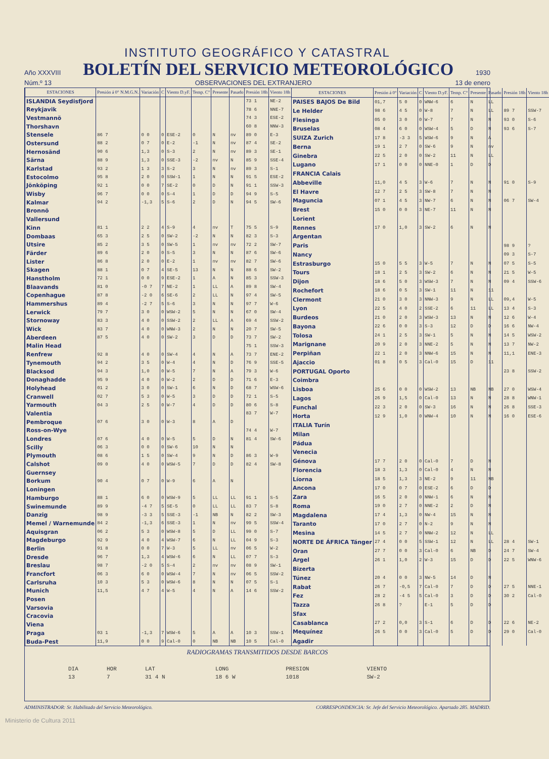INSTITUTO GEOGRÁFICO Y CATASTRAL
Año XXXVIII
BOLETÍN DEL SERVICIO METEOROLÓGICO
1930
Núm.º 13 OBSERVACIONES DEL EXTRANJERO 13 de enero
| ESTACIONES | Presión á 0° N.M.G.N. | Variación | C | Viento D.yF. | Temp. C° | Presente | Pasado | Presión 18h | Viento 18h |
| --- | --- | --- | --- | --- | --- | --- | --- | --- | --- |
| ISLANDIA Seydisfjord | | | | | | | | 73 1 | NE-2 |
| Reykjavik | | | | | | | | 78 6 | NNE-7 |
| Vestmannö | | | | | | | | 74 3 | ESE-2 |
| Thorshavn | | | | | | | | 60 8 | NNW-3 |
| Stensele | 86 7 | 0 0 | 0 | ESE-2 | 0 | N | nv | 89 0 | E-3 |
| Ostersund | 88 2 | 0 7 | 0 | E-2 | -1 | N | nv | 87 4 | SE-2 |
| Hernosänd | 90 6 | 1,3 | 0 | S-3 | 2 | N | nv | 89 3 | SE-1 |
| Särna | 88 9 | 1,3 | 0 | SSE-3 | -2 | nv | N | 85 9 | SSE-4 |
| Karlstad | 93 2 | 1 3 | 3 | S-2 | 3 | N | nv | 89 3 | S-1 |
| Estocolmo | 95 8 | 2 0 | 0 | SSW-1 | 1 | N | N | 91 5 | ESE-2 |
| Jönköping | 92 1 | 0 0 | 7 | SE-2 | 0 | D | N | 91 1 | SSW-3 |
| Wisby | 96 7 | 0 0 | 0 | S-4 | 1 | D | D | 94 9 | S-5 |
| Kalmar | 94 2 | -1,3 | 5 | S-6 | 2 | D | N | 94 5 | SW-6 |
| Bronnö | | | | | | | | | |
| Vallersund | | | | | | | | | |
| Kinn | 81 1 | 2 2 | 4 | S-9 | 4 | nv | T | 75 5 | S-9 |
| Dombaas | 65 3 | 2 5 | 0 | SW-2 | -2 | N | N | 82 3 | S-3 |
| Utsire | 85 2 | 3 5 | 0 | SW-5 | 1 | nv | nv | 72 2 | SW-7 |
| Färder | 89 6 | 2 0 | 0 | S-5 | 3 | N | N | 87 6 | SW-6 |
| Lister | 86 8 | 2 0 | 0 | E-2 | 1 | nv | nv | 82 7 | SW-6 |
| Skagen | 88 1 | 0 7 | 4 | SE-5 | 13 | N | N | 88 6 | SW-2 |
| Hanstholm | 72 1 | 0 0 | 9 | ESE-2 | 1 | A | N | 85 3 | SSW-3 |
| Blaavands | 81 0 | -0 7 | 7 | NE-2 | 1 | LL | A | 89 8 | SW-4 |
| Copenhague | 87 8 | -2 0 | 6 | SE-6 | 2 | LL | N | 97 4 | SW-5 |
| Hammershus | 89 4 | -2 7 | 5 | S-6 | 3 | N | N | 97 7 | W-6 |
| Lerwick | 79 7 | 3 0 | 0 | WSW-2 | 5 | N | N | 67 0 | SW-4 |
| Stornoway | 83 3 | 4 0 | 0 | SSW-2 | 2 | LL | A | 69 4 | SSW-2 |
| Wick | 83 7 | 4 0 | 0 | WNW-3 | 2 | N | N | 20 7 | SW-5 |
| Aberdeen | 87 5 | 4 0 | 0 | SW-2 | 3 | D | D | 73 7 | SW-2 |
| Malin Head | | | | | | | | 75 1 | SSW-3 |
| Renfrew | 92 8 | 4 0 | 0 | SW-4 | 4 | N | A | 73 7 | ENE-2 |
| Tynemouth | 94 2 | 3 5 | 0 | W-4 | 4 | N | D | 76 9 | SSE-5 |
| Blacksod | 94 3 | 1,0 | 0 | W-5 | 7 | N | A | 79 3 | W-6 |
| Donaghadde | 95 9 | 4 0 | 0 | W-2 | 2 | D | D | 71 6 | E-3 |
| Holyhead | 01 2 | 3 0 | 0 | SW-1 | 6 | N | D | 68 7 | WSW-6 |
| Cranwell | 02 7 | 5 3 | 0 | W-5 | 3 | D | D | 72 1 | S-5 |
| Yarmouth | 04 3 | 2 5 | 0 | W-7 | 4 | D | D | 80 6 | S-8 |
| Valentia | | | | | | | | 83 7 | W-7 |
| Pembroque | 07 6 | 3 0 | 0 | W-3 | 8 | A | D | | |
| Ross-on-Wye | | | | | | | | 74 4 | W-7 |
| Londres | 07 6 | 4 0 | 0 | W-5 | 5 | D | N | 81 4 | SW-6 |
| Scilly | 06 3 | 0 0 | 0 | SW-6 | 10 | N | N | | |
| Plymouth | 08 6 | 1 5 | 0 | SW-4 | 9 | N | D | 86 3 | W-9 |
| Calshot | 09 0 | 4 0 | 0 | WSW-5 | 7 | D | D | 82 4 | SW-8 |
| Guernsey | | | | | | | | | |
| Borkum | 90 4 | 0 7 | 0 | W-9 | 6 | A | N | | |
| Loningen | | | | | | | | | |
| Hamburgo | 88 1 | 6 0 | 0 | WSW-9 | 5 | LL | LL | 91 1 | S-5 |
| Swinemunde | 89 9 | -4 7 | 5 | SE-5 | 0 | LL | LL | 83 7 | S-8 |
| Danzig | 98 9 | -3 3 | 5 | SSE-3 | -1 | NB | N | 82 2 | SW-3 |
| Memel / Warnemunde | 84 2 | -1,3 | 6 | SSE-3 | 1 | N | nv | 99 5 | SSW-4 |
| Aquisgran | 06 2 | 5 3 | 0 | WSW-8 | 5 | D | LL | 99 0 | S-7 |
| Magdeburgo | 92 9 | 4 0 | 4 | WSW-7 | 6 | N | LL | 04 9 | S-3 |
| Berlin | 91 8 | 0 0 | 7 | W-3 | 5 | LL | nv | 06 5 | W-2 |
| Dresde | 96 7 | 1,3 | 4 | WSW-6 | 6 | N | LL | 07 7 | S-3 |
| Breslau | 98 7 | -2 0 | 5 | S-4 | 2 | nv | nv | 08 9 | SW-1 |
| Francfort | 06 3 | 6 0 | 0 | WSW-4 | 7 | N | nv | 06 5 | SSW-2 |
| Carlsruha | 10 3 | 5 3 | 0 | WSW-6 | 8 | N | N | 07 5 | S-1 |
| Munich | 11,5 | 4 7 | 4 | W-5 | 4 | N | A | 14 6 | SSW-2 |
| Posen | | | | | | | | | |
| Varsovia | | | | | | | | | |
| Cracovia | | | | | | | | | |
| Viena | | | | | | | | | |
| Praga | 03 1 | -1,3 | 7 | WSW-6 | 5 | A | A | 10 3 | SSW-1 |
| Buda-Pest | 11,9 | 0 0 | 9 | Cal-0 | 0 | NB | NB | 10 5 | Cal-0 |
| ESTACIONES | Presión á 0° | Variación | C | Viento D.yF. | Temp. C° | Presente | Pasado | Presión 18h | Viento 18h |
| --- | --- | --- | --- | --- | --- | --- | --- | --- | --- |
| PAISES BAJOS De Bild | 01,7 | 5 0 | 0 | WNW-6 | 6 | N | LL | | |
| Le Helder | 98 6 | 4 5 | 0 | W-8 | 7 | N | LL | 89 7 | SSW-7 |
| Flesinga | 05 0 | 3 0 | 0 | W-7 | 7 | N | N | 93 0 | S-6 |
| Bruselas | 08 4 | 6 0 | 0 | WSW-4 | 5 | D | N | 93 6 | S-7 |
| SUIZA Zurich | 17 8 | -3 3 | 5 | WSW-6 | 9 | N | A | | |
| Berna | 19 1 | 2 7 | 0 | SW-6 | 9 | N | nv | | |
| Ginebra | 22 5 | 2 0 | 0 | SW-2 | 11 | N | LL | | |
| Lugano | 17 1 | 0 0 | 0 | NNE-0 | 1 | D | D | | |
| FRANCIA Calais | | | | | | | | | |
| Abbeville | 11,0 | 4 5 | 3 | W-6 | 7 | N | N | 91 0 | S-9 |
| El Havre | 12 7 | 2 5 | 3 | SW-8 | 7 | N | N | | |
| Maguncia | 07 1 | 4 5 | 3 | NW-7 | 6 | N | N | 06 7 | SW-4 |
| Brest | 15 0 | 0 0 | 3 | NE-7 | 11 | N | N | | |
| Lorient | | | | | | | | | |
| Rennes | 17 0 | 1,0 | 3 | SW-2 | 6 | N | N | | |
| Argentan | | | | | | | | | |
| Paris | | | | | | | | 98 9 | ? |
| Nancy | | | | | | | | 09 3 | S-7 |
| Estrasburgo | 15 0 | 5 5 | 3 | W-5 | 7 | N | N | 07 5 | S-5 |
| Tours | 18 1 | 2 5 | 3 | SW-2 | 6 | N | N | 21 5 | W-5 |
| Dijon | 18 6 | 5 0 | 3 | WSW-3 | 7 | N | N | 09 4 | SSW-6 |
| Rochefort | 18 6 | 0 5 | 3 | SW-1 | 11 | N | 11 | | |
| Clermont | 21 0 | 3 0 | 3 | NNW-3 | 9 | N | LL | 09,4 | W-5 |
| Lyon | 22 5 | 4 0 | 2 | SSE-2 | 6 | 11 | LL | 13 4 | S-3 |
| Burdeos | 21 0 | 2 0 | 3 | WSW-3 | 13 | N | N | 12 6 | W-4 |
| Bayona | 22 6 | 0 0 | 3 | S-3 | 12 | D | D | 16 6 | NW-4 |
| Tolosa | 24 1 | 2 5 | 3 | SW-1 | 5 | N | N | 14 5 | WSW-2 |
| Marignane | 20 9 | 2 0 | 3 | NNE-2 | 5 | N | N | 13 7 | NW-2 |
| Perpiñan | 22 1 | 2 0 | 3 | NNW-6 | 15 | N | N | 11,1 | ENE-3 |
| Ajaccio | 01 8 | 0 5 | 3 | Cal-0 | 15 | D | 11 | | |
| PORTUGAL Oporto | | | | | | | | 23 8 | SSW-2 |
| Coimbra | | | | | | | | | |
| Lisboa | 25 6 | 0 0 | 0 | WSW-2 | 13 | NB | NB | 27 0 | WSW-4 |
| Lagos | 26 9 | 1,5 | 0 | Cal-0 | 13 | N | N | 28 8 | WNW-1 |
| Funchal | 22 3 | 2 0 | 0 | SW-3 | 16 | N | N | 26 8 | SSE-3 |
| Horta | 12 9 | 1,0 | 0 | WNW-4 | 10 | N | N | 16 0 | ESE-6 |
| ITALIA Turín | | | | | | | | | |
| Milan | | | | | | | | | |
| Pádua | | | | | | | | | |
| Venecia | | | | | | | | | |
| Génova | 17 7 | 2 0 | 0 | Cal-0 | 7 | D | N | | |
| Florencia | 18 3 | 1,3 | 0 | Cal-0 | 4 | N | N | | |
| Líorna | 18 5 | 1,3 | 3 | NE-2 | 9 | 11 | NB | | |
| Ancona | 17 0 | 0 7 | 0 | ESE-2 | 6 | D | D | | |
| Zara | 16 5 | 2 0 | 0 | NNW-1 | 6 | N | N | | |
| Roma | 19 0 | 2 7 | 0 | NNE-2 | 2 | D | N | | |
| Magdalena | 17 4 | 1,3 | 0 | NW-4 | 15 | N | N | | |
| Taranto | 17 0 | 2 7 | 0 | N-2 | 9 | N | N | | |
| Mesina | 14 5 | 2 7 | 0 | NNW-2 | 12 | N | LL | | |
| NORTE DE ÁFRICA Tánger | 27 4 | 0 0 | 5 | SSW-1 | 12 | N | LL | 28 4 | SW-1 |
| Oran | 27 7 | 0 0 | 3 | Cal-0 | 6 | NB | D | 24 7 | SW-4 |
| Argel | 26 1 | 1,0 | 2 | W-3 | 15 | D | D | 22 5 | WNW-6 |
| Bizerta | | | | | | | | | |
| Túnez | 20 4 | 0 0 | 3 | NW-5 | 14 | D | N | | |
| Rabat | 26 7 | -0,5 | 7 | Cal-0 | 7 | D | D | 27 5 | NNE-1 |
| Fez | 28 2 | -4 5 | 5 | Cal-0 | 3 | D | D | 30 2 | Cal-0 |
| Tazza | 26 8 | ? | | E-1 | 5 | D | D | | |
| Sfax | | | | | | | | | |
| Casablanca | 27 2 | 0,0 | 3 | S-1 | 6 | D | D | 22 6 | NE-2 |
| Mequínez | 26 5 | 0 0 | 3 | Cal-0 | 5 | D | D | 29 0 | Cal-0 |
| Agadir | | | | | | | | | |
RADIOGRAMAS TRANSMITIDOS DESDE BARCOS
| DIA | HOR | LAT | LONG | PRESION | VIENTO |
| 13 | 7 | 31 4 N | 18 6 W | 1018 | SW-2 |
ADMINISTRADOR: Sr. Habilitado del Servicio Meteorológico. CORRESPONDENCIA: Sr. Jefe del Servicio Meteorológico. Apartado 285. MADRID.
Ministerio de Cultura 2011